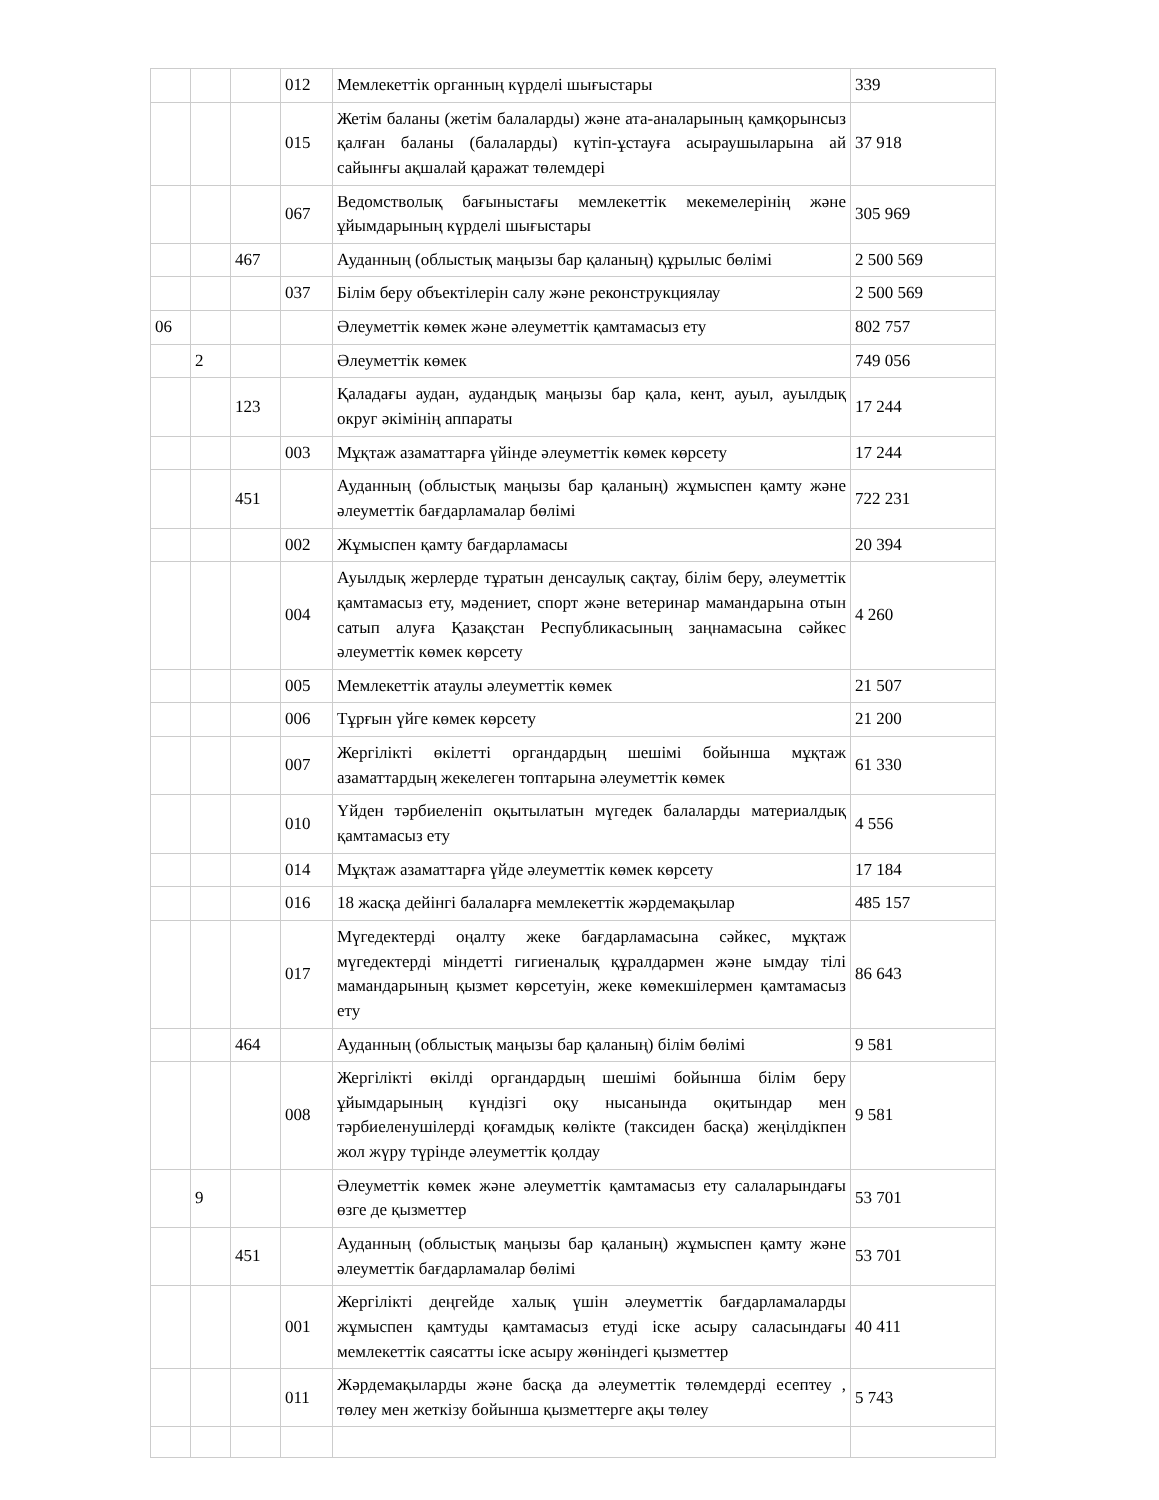| | | | 012 | Мемлекеттік органның күрделі шығыстары | 339 |
| | | | 015 | Жетім баланы (жетім балаларды) және ата-аналарының қамқорынсыз қалған баланы (балаларды) күтіп-ұстауға асыраушыларына ай сайынғы ақшалай қаражат төлемдері | 37 918 |
| | | | 067 | Ведомстволық бағыныстағы мемлекеттік мекемелерінің және ұйымдарының күрделі шығыстары | 305 969 |
| | | 467 | | Ауданның (облыстық маңызы бар қаланың) құрылыс бөлімі | 2 500 569 |
| | | | 037 | Білім беру объектілерін салу және реконструкциялау | 2 500 569 |
| 06 | | | | Әлеуметтік көмек және әлеуметтік қамтамасыз ету | 802 757 |
| | 2 | | | Әлеуметтік көмек | 749 056 |
| | | 123 | | Қаладағы аудан, аудандық маңызы бар қала, кент, ауыл, ауылдық округ әкімінің аппараты | 17 244 |
| | | | 003 | Мұқтаж азаматтарға үйінде әлеуметтік көмек көрсету | 17 244 |
| | | 451 | | Ауданның (облыстық маңызы бар қаланың) жұмыспен қамту және әлеуметтік бағдарламалар бөлімі | 722 231 |
| | | | 002 | Жұмыспен қамту бағдарламасы | 20 394 |
| | | | 004 | Ауылдық жерлерде тұратын денсаулық сақтау, білім беру, әлеуметтік қамтамасыз ету, мәдениет, спорт және ветеринар мамандарына отын сатып алуға Қазақстан Республикасының заңнамасына сәйкес әлеуметтік көмек көрсету | 4 260 |
| | | | 005 | Мемлекеттік атаулы әлеуметтік көмек | 21 507 |
| | | | 006 | Тұрғын үйге көмек көрсету | 21 200 |
| | | | 007 | Жергілікті өкілетті органдардың шешімі бойынша мұқтаж азаматтардың жекелеген топтарына әлеуметтік көмек | 61 330 |
| | | | 010 | Үйден тәрбиеленіп оқытылатын мүгедек балаларды материалдық қамтамасыз ету | 4 556 |
| | | | 014 | Мұқтаж азаматтарға үйде әлеуметтік көмек көрсету | 17 184 |
| | | | 016 | 18 жасқа дейінгі балаларға мемлекеттік жәрдемақылар | 485 157 |
| | | | 017 | Мүгедектерді оңалту жеке бағдарламасына сәйкес, мұқтаж мүгедектерді міндетті гигиеналық құралдармен және ымдау тілі мамандарының қызмет көрсетуін, жеке көмекшілермен қамтамасыз ету | 86 643 |
| | | 464 | | Ауданның (облыстық маңызы бар қаланың) білім бөлімі | 9 581 |
| | | | 008 | Жергілікті өкілді органдардың шешімі бойынша білім беру ұйымдарының күндізгі оқу нысанында оқитындар мен тәрбиеленушілерді қоғамдық көлікте (таксиден басқа) жеңілдікпен жол жүру түрінде әлеуметтік қолдау | 9 581 |
| | 9 | | | Әлеуметтік көмек және әлеуметтік қамтамасыз ету салаларындағы өзге де қызметтер | 53 701 |
| | | 451 | | Ауданның (облыстық маңызы бар қаланың) жұмыспен қамту және әлеуметтік бағдарламалар бөлімі | 53 701 |
| | | | 001 | Жергілікті деңгейде халық үшін әлеуметтік бағдарламаларды жұмыспен қамтуды қамтамасыз етуді іске асыру саласындағы мемлекеттік саясатты іске асыру жөніндегі қызметтер | 40 411 |
| | | | 011 | Жәрдемақыларды және басқа да әлеуметтік төлемдерді есептеу , төлеу мен жеткізу бойынша қызметтерге ақы төлеу | 5 743 |